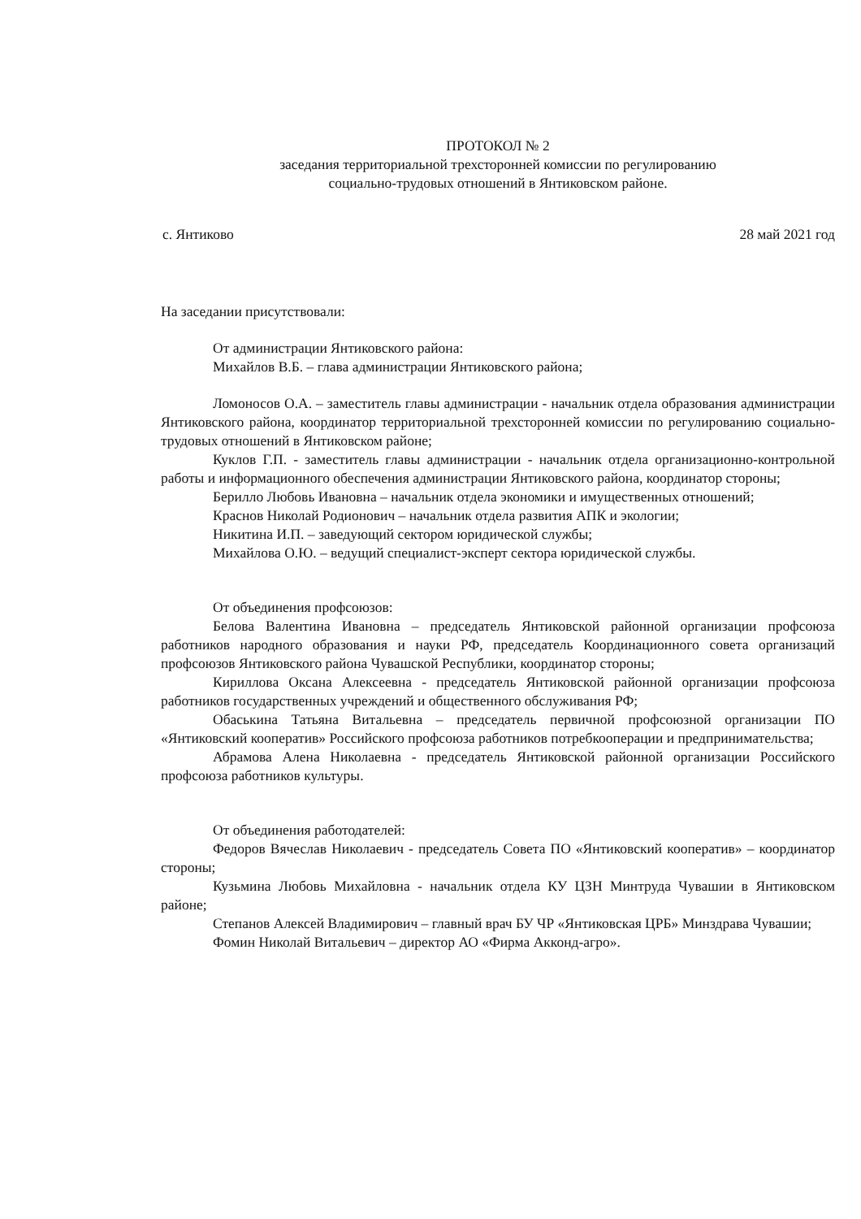ПРОТОКОЛ № 2
заседания территориальной трехсторонней комиссии по регулированию
социально-трудовых отношений в Янтиковском районе.
с. Янтиково 28 май 2021 год
На заседании присутствовали:
От администрации Янтиковского района:
Михайлов В.Б. – глава администрации Янтиковского района;
Ломоносов О.А. – заместитель главы администрации - начальник отдела образования администрации Янтиковского района, координатор территориальной трехсторонней комиссии по регулированию социально-трудовых отношений в Янтиковском районе;
Куклов Г.П. - заместитель главы администрации - начальник отдела организационно-контрольной работы и информационного обеспечения администрации Янтиковского района, координатор стороны;
Берилло Любовь Ивановна – начальник отдела экономики и имущественных отношений;
Краснов Николай Родионович – начальник отдела развития АПК и экологии;
Никитина И.П. – заведующий сектором юридической службы;
Михайлова О.Ю. – ведущий специалист-эксперт сектора юридической службы.
От объединения профсоюзов:
Белова Валентина Ивановна – председатель Янтиковской районной организации профсоюза работников народного образования и науки РФ, председатель Координационного совета организаций профсоюзов Янтиковского района Чувашской Республики, координатор стороны;
Кириллова Оксана Алексеевна - председатель Янтиковской районной организации профсоюза работников государственных учреждений и общественного обслуживания РФ;
Обаськина Татьяна Витальевна – председатель первичной профсоюзной организации ПО «Янтиковский кооператив» Российского профсоюза работников потребкооперации и предпринимательства;
Абрамова Алена Николаевна - председатель Янтиковской районной организации Российского профсоюза работников культуры.
От объединения работодателей:
Федоров Вячеслав Николаевич - председатель Совета ПО «Янтиковский кооператив» – координатор стороны;
Кузьмина Любовь Михайловна - начальник отдела КУ ЦЗН Минтруда Чувашии в Янтиковском районе;
Степанов Алексей Владимирович – главный врач БУ ЧР «Янтиковская ЦРБ» Минздрава Чувашии;
Фомин Николай Витальевич – директор АО «Фирма Акконд-агро».